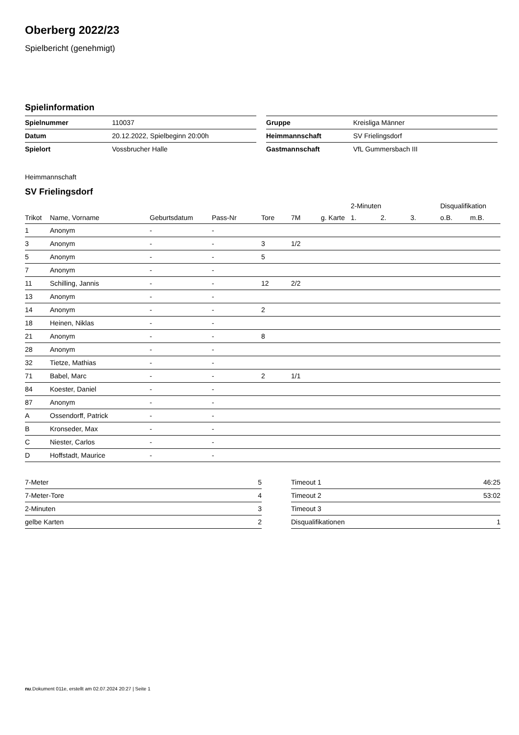Oberberg 2022/23
Spielbericht (genehmigt)
Spielinformation
| Spielnummer | 110037 |
| Datum | 20.12.2022, Spielbeginn 20:00h |
| Spielort | Vossbrucher Halle |
| Gruppe | Kreisliga Männer |
| Heimmannschaft | SV Frielingsdorf |
| Gastmannschaft | VfL Gummersbach III |
Heimmannschaft
SV Frielingsdorf
| | | | | | | | 2-Minuten | | | Disqualifikation | |
| --- | --- | --- | --- | --- | --- | --- | --- | --- | --- | --- | --- |
| Trikot | Name, Vorname | Geburtsdatum | Pass-Nr | Tore | 7M | g. Karte | 1. | 2. | 3. | o.B. | m.B. |
| 1 | Anonym | - | - | | | | | | | | |
| 3 | Anonym | - | - | 3 | 1/2 | | | | | | |
| 5 | Anonym | - | - | 5 | | | | | | | |
| 7 | Anonym | - | - | | | | | | | | |
| 11 | Schilling, Jannis | - | - | 12 | 2/2 | | | | | | |
| 13 | Anonym | - | - | | | | | | | | |
| 14 | Anonym | - | - | 2 | | | | | | | |
| 18 | Heinen, Niklas | - | - | | | | | | | | |
| 21 | Anonym | - | - | 8 | | | | | | | |
| 28 | Anonym | - | - | | | | | | | | |
| 32 | Tietze, Mathias | - | - | | | | | | | | |
| 71 | Babel, Marc | - | - | 2 | 1/1 | | | | | | |
| 84 | Koester, Daniel | - | - | | | | | | | | |
| 87 | Anonym | - | - | | | | | | | | |
| A | Ossendorff, Patrick | - | - | | | | | | | | |
| B | Kronseder, Max | - | - | | | | | | | | |
| C | Niester, Carlos | - | - | | | | | | | | |
| D | Hoffstadt, Maurice | - | - | | | | | | | | |
| 7-Meter | 5 |
| 7-Meter-Tore | 4 |
| 2-Minuten | 3 |
| gelbe Karten | 2 |
| Timeout 1 | 46:25 |
| Timeout 2 | 53:02 |
| Timeout 3 | |
| Disqualifikationen | 1 |
nu.Dokument 011e, erstellt am 02.07.2024 20:27 | Seite 1